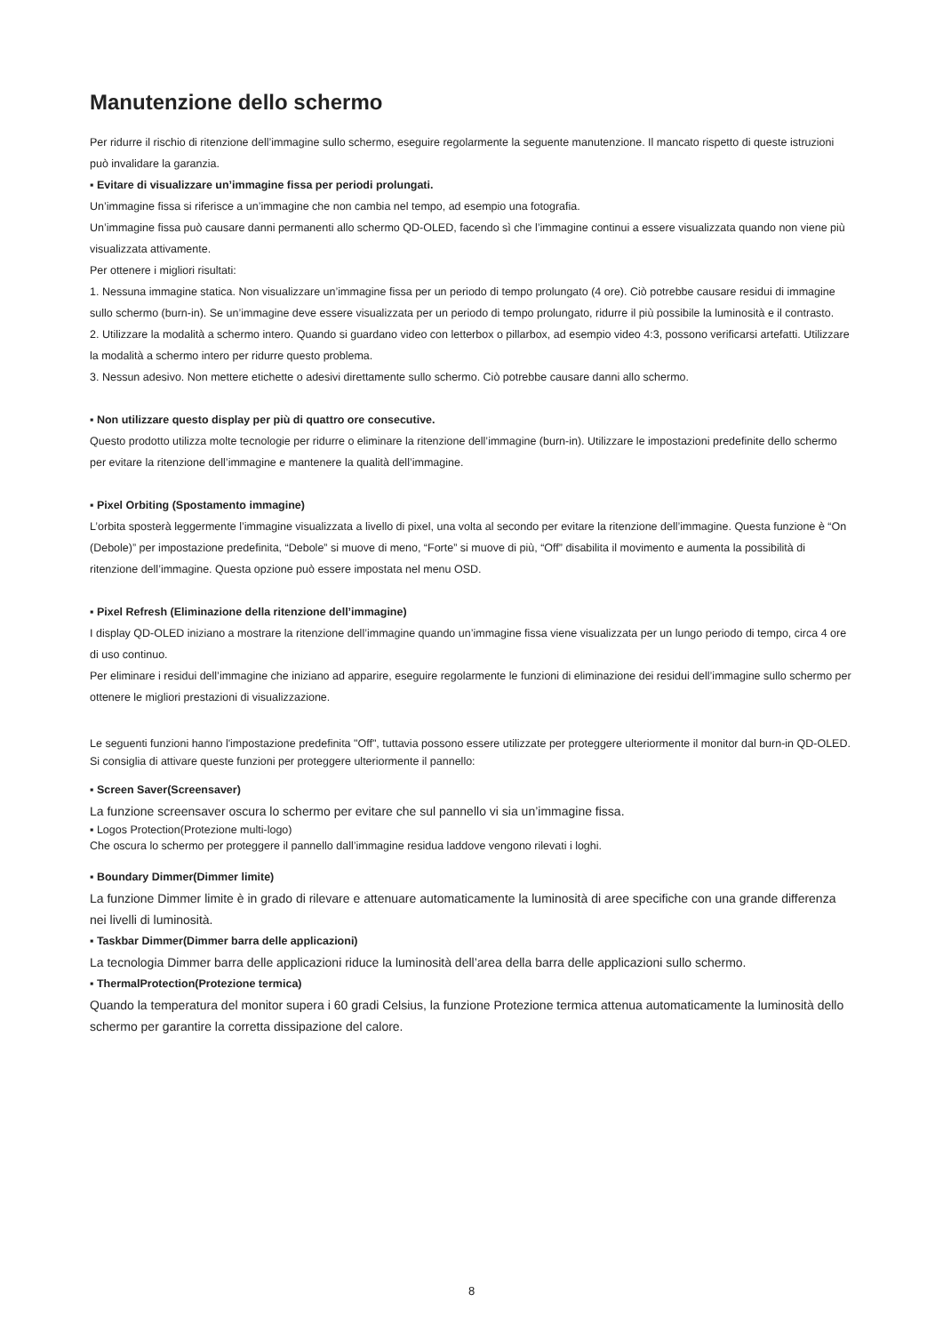Manutenzione dello schermo
Per ridurre il rischio di ritenzione dell’immagine sullo schermo, eseguire regolarmente la seguente manutenzione. Il mancato rispetto di queste istruzioni può invalidare la garanzia.
▪ Evitare di visualizzare un’immagine fissa per periodi prolungati.
Un’immagine fissa si riferisce a un’immagine che non cambia nel tempo, ad esempio una fotografia.
Un’immagine fissa può causare danni permanenti allo schermo QD-OLED, facendo sì che l’immagine continui a essere visualizzata quando non viene più visualizzata attivamente.
Per ottenere i migliori risultati:
1. Nessuna immagine statica. Non visualizzare un’immagine fissa per un periodo di tempo prolungato (4 ore). Ciò potrebbe causare residui di immagine sullo schermo (burn-in). Se un’immagine deve essere visualizzata per un periodo di tempo prolungato, ridurre il più possibile la luminosità e il contrasto.
2. Utilizzare la modalità a schermo intero. Quando si guardano video con letterbox o pillarbox, ad esempio video 4:3, possono verificarsi artefatti. Utilizzare la modalità a schermo intero per ridurre questo problema.
3. Nessun adesivo. Non mettere etichette o adesivi direttamente sullo schermo. Ciò potrebbe causare danni allo schermo.
▪ Non utilizzare questo display per più di quattro ore consecutive.
Questo prodotto utilizza molte tecnologie per ridurre o eliminare la ritenzione dell’immagine (burn-in). Utilizzare le impostazioni predefinite dello schermo per evitare la ritenzione dell’immagine e mantenere la qualità dell’immagine.
▪ Pixel Orbiting (Spostamento immagine)
L’orbita sposterà leggermente l’immagine visualizzata a livello di pixel, una volta al secondo per evitare la ritenzione dell’immagine. Questa funzione è “On (Debole)” per impostazione predefinita, “Debole” si muove di meno, “Forte” si muove di più, “Off” disabilita il movimento e aumenta la possibilità di ritenzione dell’immagine. Questa opzione può essere impostata nel menu OSD.
▪ Pixel Refresh (Eliminazione della ritenzione dell’immagine)
I display QD-OLED iniziano a mostrare la ritenzione dell’immagine quando un’immagine fissa viene visualizzata per un lungo periodo di tempo, circa 4 ore di uso continuo.
Per eliminare i residui dell’immagine che iniziano ad apparire, eseguire regolarmente le funzioni di eliminazione dei residui dell’immagine sullo schermo per ottenere le migliori prestazioni di visualizzazione.
Le seguenti funzioni hanno l'impostazione predefinita "Off", tuttavia possono essere utilizzate per proteggere ulteriormente il monitor dal burn-in QD-OLED. Si consiglia di attivare queste funzioni per proteggere ulteriormente il pannello:
▪ Screen Saver(Screensaver)
La funzione screensaver oscura lo schermo per evitare che sul pannello vi sia un’immagine fissa.
▪ Logos Protection(Protezione multi-logo)
Che oscura lo schermo per proteggere il pannello dall’immagine residua laddove vengono rilevati i loghi.
▪ Boundary Dimmer(Dimmer limite)
La funzione Dimmer limite è in grado di rilevare e attenuare automaticamente la luminosità di aree specifiche con una grande differenza nei livelli di luminosità.
▪ Taskbar Dimmer(Dimmer barra delle applicazioni)
La tecnologia Dimmer barra delle applicazioni riduce la luminosità dell’area della barra delle applicazioni sullo schermo.
▪ ThermalProtection(Protezione termica)
Quando la temperatura del monitor supera i 60 gradi Celsius, la funzione Protezione termica attenua automaticamente la luminosità dello schermo per garantire la corretta dissipazione del calore.
8